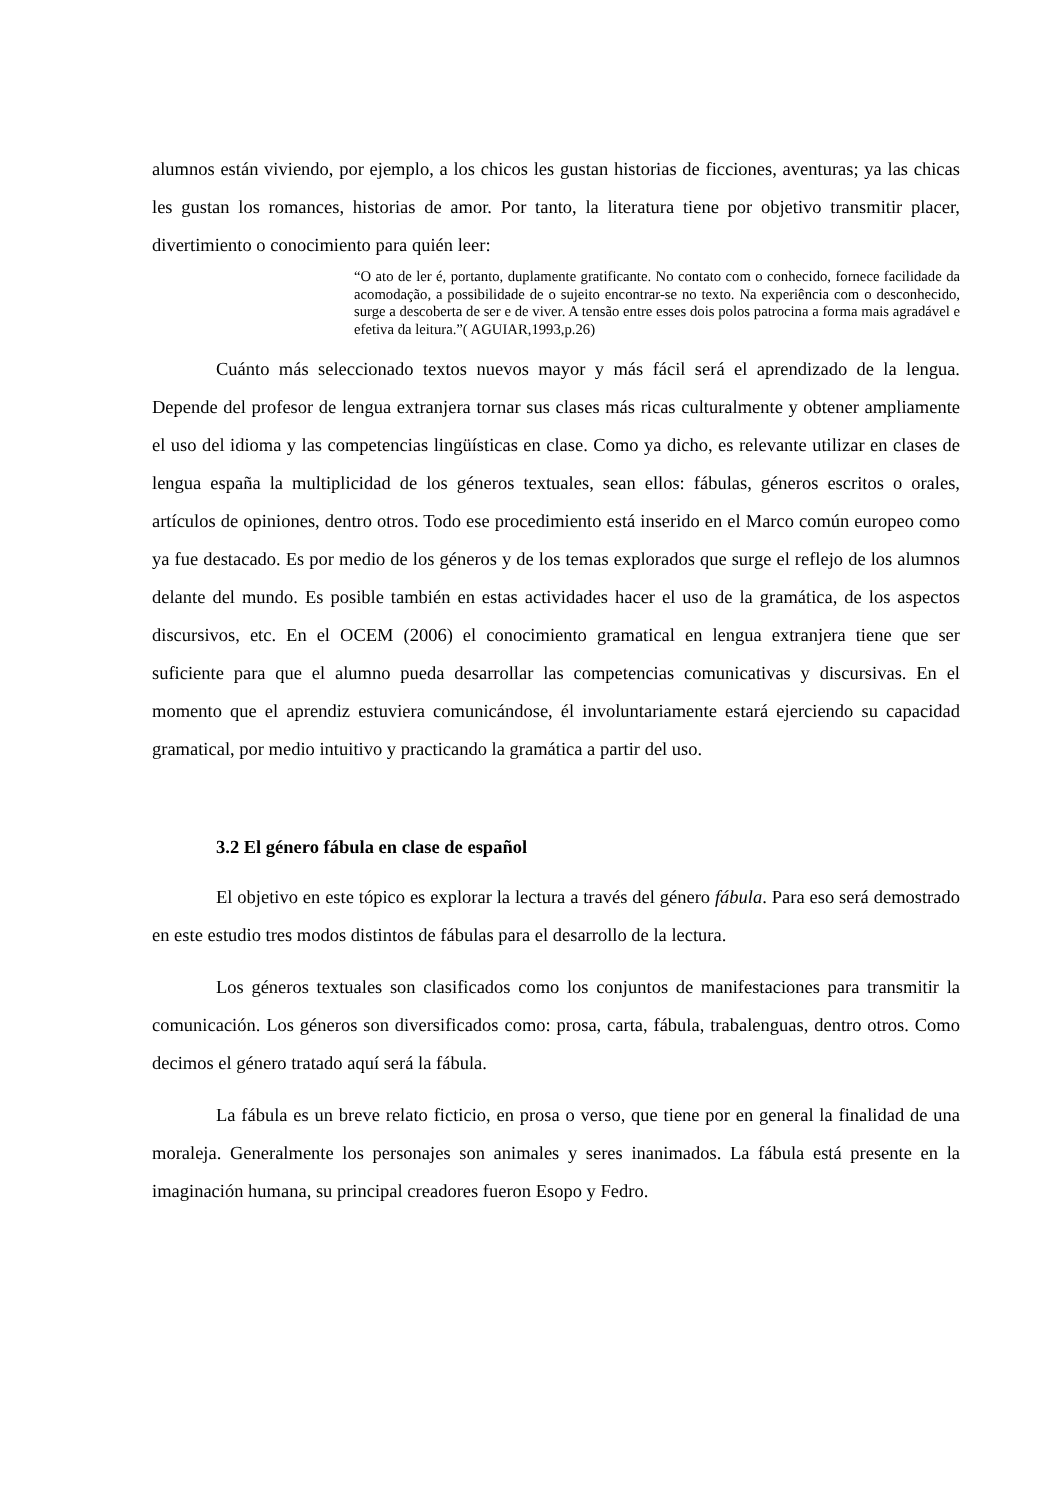alumnos están viviendo, por ejemplo, a los chicos les gustan historias de ficciones, aventuras; ya las chicas les gustan los romances, historias de amor. Por tanto, la literatura tiene por objetivo transmitir placer, divertimiento o conocimiento para quién leer:
“O ato de ler é, portanto, duplamente gratificante. No contato com o conhecido, fornece facilidade da acomodação, a possibilidade de o sujeito encontrar-se no texto. Na experiência com o desconhecido, surge a descoberta de ser e de viver. A tensão entre esses dois polos patrocina a forma mais agradável e efetiva da leitura.”( AGUIAR,1993,p.26)
Cuánto más seleccionado textos nuevos mayor y más fácil será el aprendizado de la lengua. Depende del profesor de lengua extranjera tornar sus clases más ricas culturalmente y obtener ampliamente el uso del idioma y las competencias lingüísticas en clase. Como ya dicho, es relevante utilizar en clases de lengua españa la multiplicidad de los géneros textuales, sean ellos: fábulas, géneros escritos o orales, artículos de opiniones, dentro otros. Todo ese procedimiento está inserido en el Marco común europeo como ya fue destacado. Es por medio de los géneros y de los temas explorados que surge el reflejo de los alumnos delante del mundo. Es posible también en estas actividades hacer el uso de la gramática, de los aspectos discursivos, etc. En el OCEM (2006) el conocimiento gramatical en lengua extranjera tiene que ser suficiente para que el alumno pueda desarrollar las competencias comunicativas y discursivas. En el momento que el aprendiz estuviera comunicándose, él involuntariamente estará ejerciendo su capacidad gramatical, por medio intuitivo y practicando la gramática a partir del uso.
3.2 El género fábula en clase de español
El objetivo en este tópico es explorar la lectura a través del género fábula. Para eso será demostrado en este estudio tres modos distintos de fábulas para el desarrollo de la lectura.
Los géneros textuales son clasificados como los conjuntos de manifestaciones para transmitir la comunicación. Los géneros son diversificados como: prosa, carta, fábula, trabalenguas, dentro otros. Como decimos el género tratado aquí será la fábula.
La fábula es un breve relato ficticio, en prosa o verso, que tiene por en general la finalidad de una moraleja. Generalmente los personajes son animales y seres inanimados. La fábula está presente en la imaginación humana, su principal creadores fueron Esopo y Fedro.